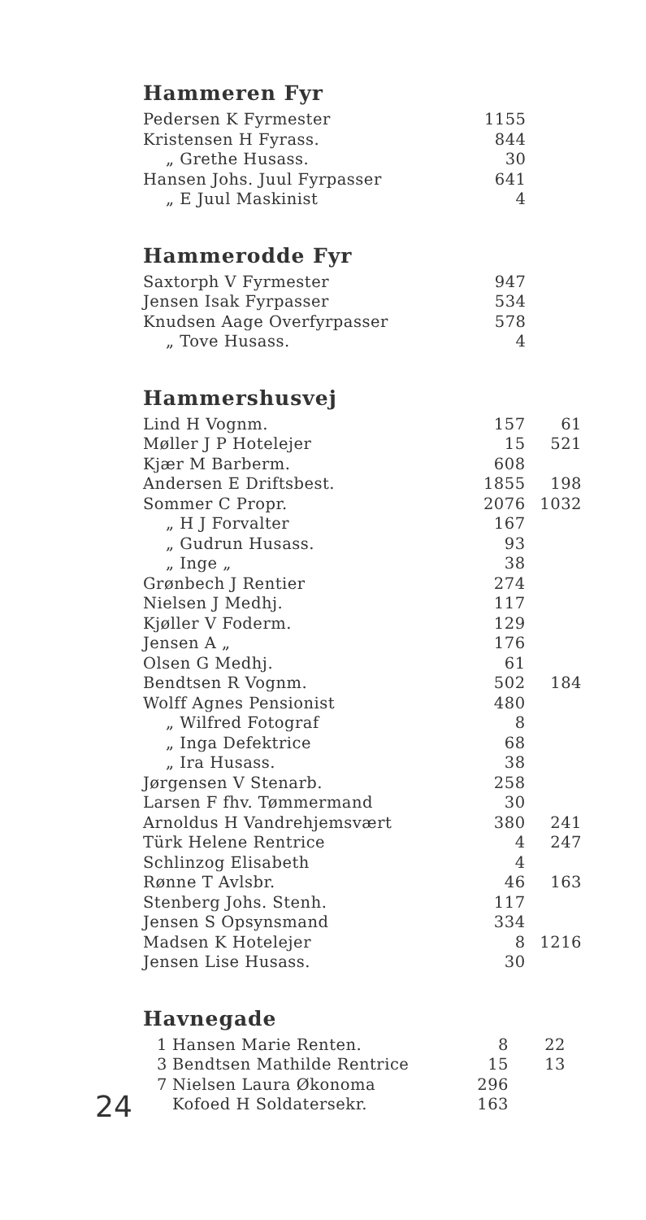Hammeren Fyr
| Pedersen K Fyrmester | 1155 | |
| Kristensen H Fyrass. | 844 | |
| „ Grethe Husass. | 30 | |
| Hansen Johs. Juul Fyrpasser | 641 | |
| „ E Juul Maskinist | 4 | |
Hammerodde Fyr
| Saxtorph V Fyrmester | 947 | |
| Jensen Isak Fyrpasser | 534 | |
| Knudsen Aage Overfyrpasser | 578 | |
| „ Tove Husass. | 4 | |
Hammershusvej
| Lind H Vognm. | 157 | 61 |
| Møller J P Hotelejer | 15 | 521 |
| Kjær M Barberm. | 608 | |
| Andersen E Driftsbest. | 1855 | 198 |
| Sommer C Propr. | 2076 | 1032 |
| „ H J Forvalter | 167 | |
| „ Gudrun Husass. | 93 | |
| „ Inge „ | 38 | |
| Grønbech J Rentier | 274 | |
| Nielsen J Medhj. | 117 | |
| Kjøller V Foderm. | 129 | |
| Jensen A „ | 176 | |
| Olsen G Medhj. | 61 | |
| Bendtsen R Vognm. | 502 | 184 |
| Wolff Agnes Pensionist | 480 | |
| „ Wilfred Fotograf | 8 | |
| „ Inga Defektrice | 68 | |
| „ Ira Husass. | 38 | |
| Jørgensen V Stenarb. | 258 | |
| Larsen F fhv. Tømmermand | 30 | |
| Arnoldus H Vandrehjemsvært | 380 | 241 |
| Türk Helene Rentrice | 4 | 247 |
| Schlinzog Elisabeth | 4 | |
| Rønne T Avlsbr. | 46 | 163 |
| Stenberg Johs. Stenh. | 117 | |
| Jensen S Opsynsmand | 334 | |
| Madsen K Hotelejer | 8 | 1216 |
| Jensen Lise Husass. | 30 | |
Havnegade
| 1 Hansen Marie Renten. | 8 | 22 |
| 3 Bendtsen Mathilde Rentrice | 15 | 13 |
| 7 Nielsen Laura Økonoma | 296 | |
| Kofoed H Soldatersekr. | 163 | |
24